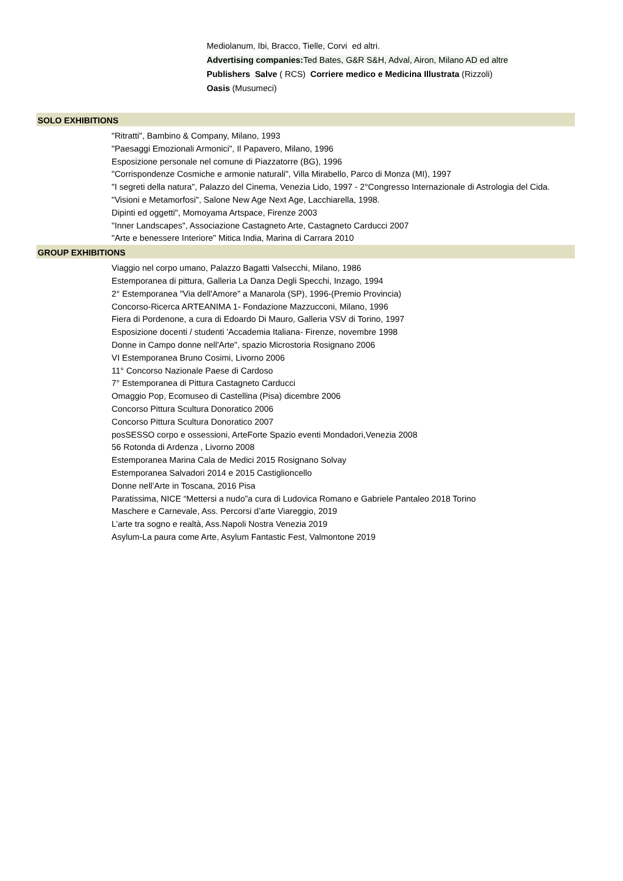Mediolanum, Ibi, Bracco, Tielle, Corvi ed altri.
Advertising companies: Ted Bates, G&R S&H, Adval, Airon, Milano AD ed altre
Publishers Salve ( RCS) Corriere medico e Medicina Illustrata (Rizzoli)
Oasis (Musumeci)
SOLO EXHIBITIONS
"Ritratti", Bambino & Company, Milano, 1993
"Paesaggi Emozionali Armonici", Il Papavero, Milano, 1996
Esposizione personale nel comune di Piazzatorre (BG), 1996
"Corrispondenze Cosmiche e armonie naturali", Villa Mirabello, Parco di Monza (MI), 1997
"I segreti della natura", Palazzo del Cinema, Venezia Lido, 1997 - 2°Congresso Internazionale di Astrologia del Cida.
"Visioni e Metamorfosi", Salone New Age Next Age, Lacchiarella, 1998.
Dipinti ed oggetti", Momoyama Artspace, Firenze 2003
"Inner Landscapes", Associazione Castagneto Arte, Castagneto Carducci 2007
"Arte e benessere Interiore" Mitica India, Marina di Carrara 2010
GROUP EXHIBITIONS
Viaggio nel corpo umano, Palazzo Bagatti Valsecchi, Milano, 1986
Estemporanea di pittura, Galleria La Danza Degli Specchi, Inzago, 1994
2° Estemporanea "Via dell'Amore" a Manarola (SP), 1996-(Premio Provincia)
Concorso-Ricerca ARTEANIMA 1- Fondazione Mazzucconi, Milano, 1996
Fiera di Pordenone, a cura di Edoardo Di Mauro, Galleria VSV di Torino, 1997
Esposizione docenti / studenti 'Accademia Italiana- Firenze, novembre 1998
Donne in Campo donne nell'Arte", spazio Microstoria Rosignano 2006
VI Estemporanea Bruno Cosimi, Livorno 2006
11° Concorso Nazionale Paese di Cardoso
7° Estemporanea di Pittura Castagneto Carducci
Omaggio Pop, Ecomuseo di Castellina (Pisa) dicembre 2006
Concorso Pittura Scultura Donoratico 2006
Concorso Pittura Scultura Donoratico 2007
posSESSO corpo e ossessioni, ArteForte Spazio eventi Mondadori,Venezia 2008
56 Rotonda di Ardenza , Livorno 2008
Estemporanea Marina Cala de Medici 2015 Rosignano Solvay
Estemporanea Salvadori 2014 e 2015 Castiglioncello
Donne nell’Arte in Toscana, 2016 Pisa
Paratissima, NICE “Mettersi a nudo”a cura di Ludovica Romano e Gabriele Pantaleo 2018 Torino
Maschere e Carnevale, Ass. Percorsi d’arte Viareggio, 2019
L’arte tra sogno e realtà, Ass.Napoli Nostra Venezia 2019
Asylum-La paura come Arte, Asylum Fantastic Fest, Valmontone 2019